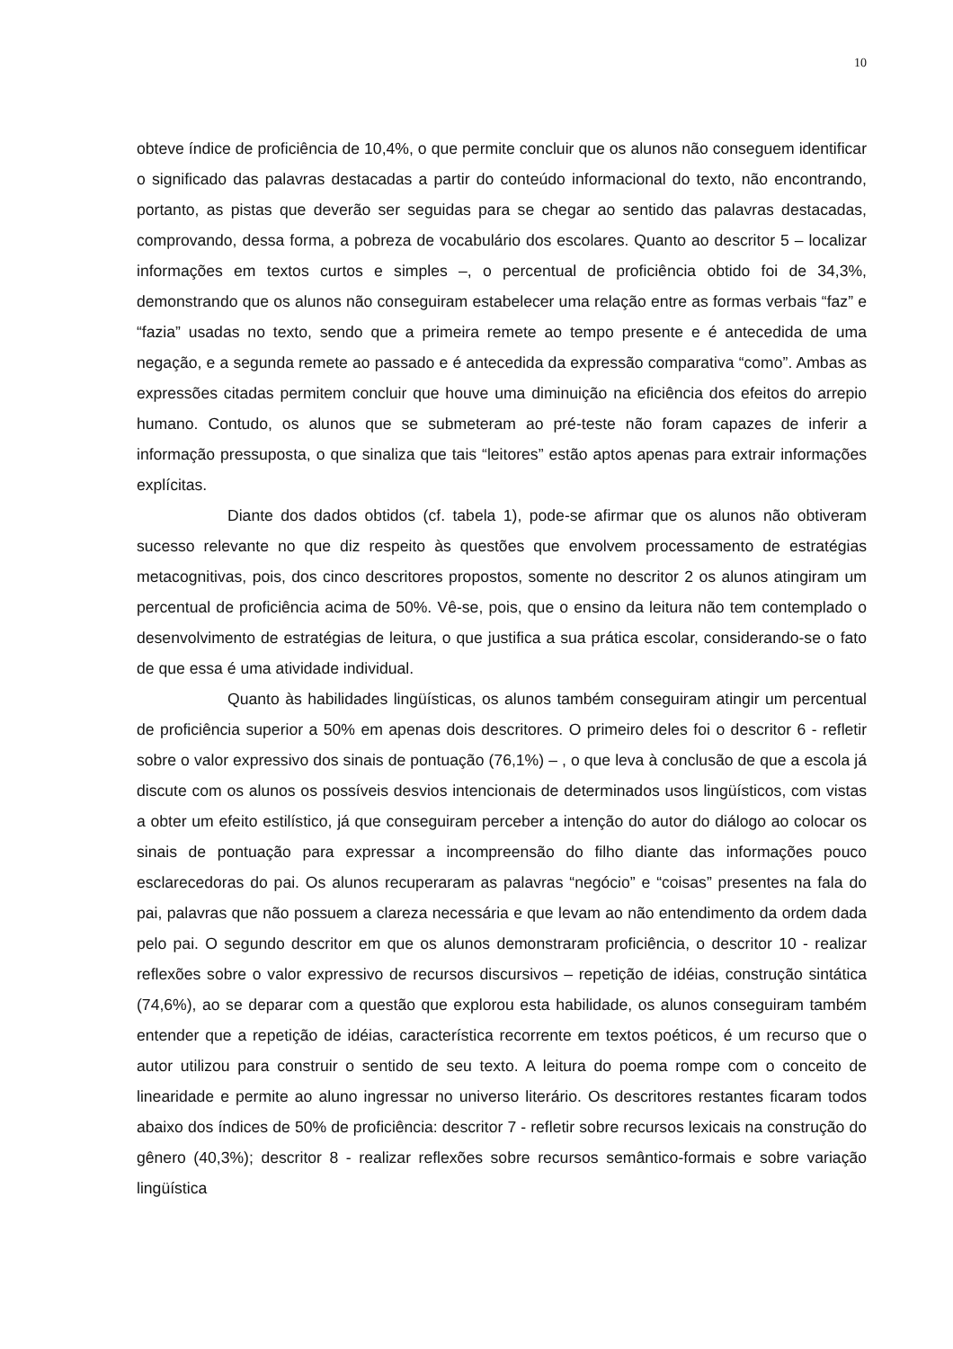10
obteve índice de proficiência de 10,4%, o que permite concluir que os alunos não conseguem identificar o significado das palavras destacadas a partir do conteúdo informacional do texto, não encontrando, portanto, as pistas que deverão ser seguidas para se chegar ao sentido das palavras destacadas, comprovando, dessa forma, a pobreza de vocabulário dos escolares. Quanto ao descritor 5 – localizar informações em textos curtos e simples –, o percentual de proficiência obtido foi de 34,3%, demonstrando que os alunos não conseguiram estabelecer uma relação entre as formas verbais “faz” e “fazia” usadas no texto, sendo que a primeira remete ao tempo presente e é antecedida de uma negação, e a segunda remete ao passado e é antecedida da expressão comparativa “como”. Ambas as expressões citadas permitem concluir que houve uma diminuição na eficiência dos efeitos do arrepio humano. Contudo, os alunos que se submeteram ao pré-teste não foram capazes de inferir a informação pressuposta, o que sinaliza que tais “leitores” estão aptos apenas para extrair informações explícitas.
Diante dos dados obtidos (cf. tabela 1), pode-se afirmar que os alunos não obtiveram sucesso relevante no que diz respeito às questões que envolvem processamento de estratégias metacognitivas, pois, dos cinco descritores propostos, somente no descritor 2 os alunos atingiram um percentual de proficiência acima de 50%. Vê-se, pois, que o ensino da leitura não tem contemplado o desenvolvimento de estratégias de leitura, o que justifica a sua prática escolar, considerando-se o fato de que essa é uma atividade individual.
Quanto às habilidades lingüísticas, os alunos também conseguiram atingir um percentual de proficiência superior a 50% em apenas dois descritores. O primeiro deles foi o descritor 6 - refletir sobre o valor expressivo dos sinais de pontuação (76,1%) – , o que leva à conclusão de que a escola já discute com os alunos os possíveis desvios intencionais de determinados usos lingüísticos, com vistas a obter um efeito estilístico, já que conseguiram perceber a intenção do autor do diálogo ao colocar os sinais de pontuação para expressar a incompreensão do filho diante das informações pouco esclarecedoras do pai. Os alunos recuperaram as palavras “negócio” e “coisas” presentes na fala do pai, palavras que não possuem a clareza necessária e que levam ao não entendimento da ordem dada pelo pai. O segundo descritor em que os alunos demonstraram proficiência, o descritor 10 - realizar reflexões sobre o valor expressivo de recursos discursivos – repetição de idéias, construção sintática (74,6%), ao se deparar com a questão que explorou esta habilidade, os alunos conseguiram também entender que a repetição de idéias, característica recorrente em textos poéticos, é um recurso que o autor utilizou para construir o sentido de seu texto. A leitura do poema rompe com o conceito de linearidade e permite ao aluno ingressar no universo literário. Os descritores restantes ficaram todos abaixo dos índices de 50% de proficiência: descritor 7 - refletir sobre recursos lexicais na construção do gênero (40,3%); descritor 8 - realizar reflexões sobre recursos semântico-formais e sobre variação lingüística